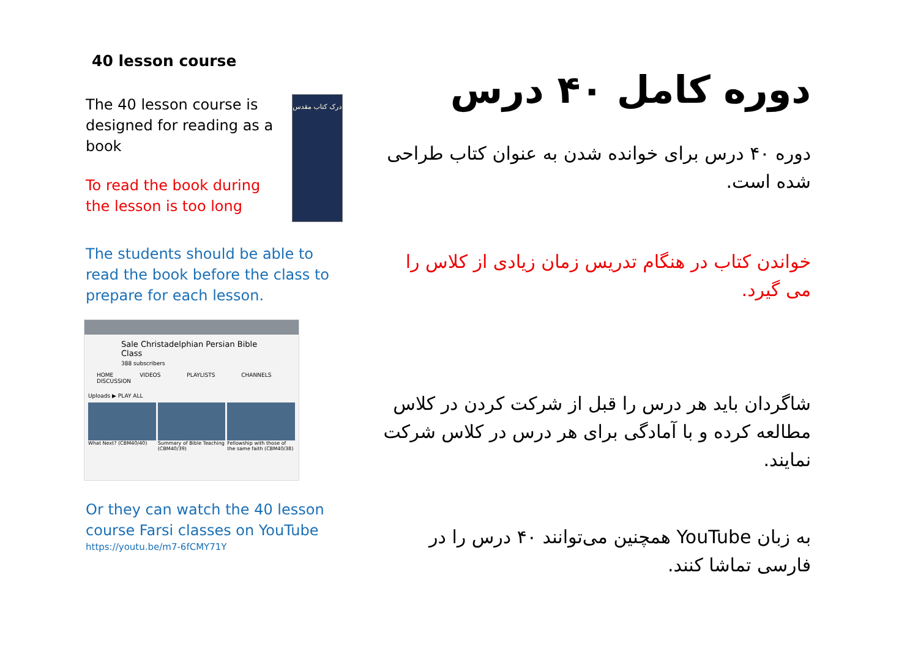40 lesson course
The 40 lesson course is designed for reading as a book
To read the book during the lesson is too long
درک کتاب مقدس
The students should be able to read the book before the class to prepare for each lesson.
Sale Christadelphian Persian Bible Class
388 subscribers
HOME VIDEOS PLAYLISTS CHANNELS DISCUSSION
Uploads ▶ PLAY ALL
What Next? (CBM40/40) Summary of Bible Teaching (CBM40/39)
Fellowship with those of the same faith (CBM40/38)
Or they can watch the 40 lesson course Farsi classes on YouTube
https://youtu.be/m7-6fCMY71Y
دوره کامل ۴۰ درس
دوره ۴۰ درس برای خوانده شدن به عنوان کتاب طراحی شده است.
خواندن کتاب در هنگام تدریس زمان زیادی از کلاس را می گیرد.
شاگردان باید هر درس را قبل از شرکت کردن در کلاس مطالعه کرده و با آمادگی برای هر درس در کلاس شرکت نمایند.
به زبان YouTube همچنین می‌توانند ۴۰ درس را در فارسی تماشا کنند.